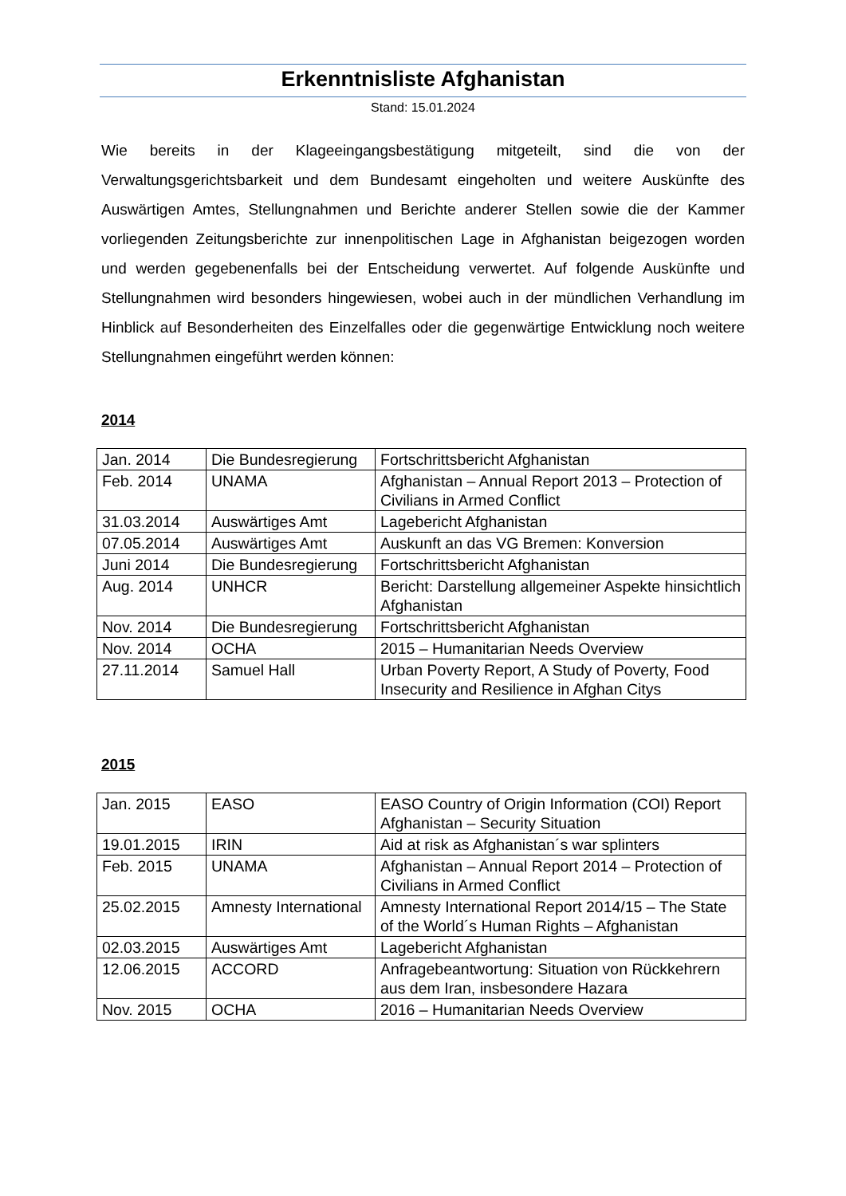Erkenntnisliste Afghanistan
Stand: 15.01.2024
Wie bereits in der Klageeingangsbestätigung mitgeteilt, sind die von der Verwaltungsgerichtsbarkeit und dem Bundesamt eingeholten und weitere Auskünfte des Auswärtigen Amtes, Stellungnahmen und Berichte anderer Stellen sowie die der Kammer vorliegenden Zeitungsberichte zur innenpolitischen Lage in Afghanistan beigezogen worden und werden gegebenenfalls bei der Entscheidung verwertet. Auf folgende Auskünfte und Stellungnahmen wird besonders hingewiesen, wobei auch in der mündlichen Verhandlung im Hinblick auf Besonderheiten des Einzelfalles oder die gegenwärtige Entwicklung noch weitere Stellungnahmen eingeführt werden können:
2014
| Jan. 2014 | Die Bundesregierung | Fortschrittsbericht Afghanistan |
| Feb. 2014 | UNAMA | Afghanistan – Annual Report 2013 – Protection of Civilians in Armed Conflict |
| 31.03.2014 | Auswärtiges Amt | Lagebericht Afghanistan |
| 07.05.2014 | Auswärtiges Amt | Auskunft an das VG Bremen: Konversion |
| Juni 2014 | Die Bundesregierung | Fortschrittsbericht Afghanistan |
| Aug. 2014 | UNHCR | Bericht: Darstellung allgemeiner Aspekte hinsichtlich Afghanistan |
| Nov. 2014 | Die Bundesregierung | Fortschrittsbericht Afghanistan |
| Nov. 2014 | OCHA | 2015 – Humanitarian Needs Overview |
| 27.11.2014 | Samuel Hall | Urban Poverty Report, A Study of Poverty, Food Insecurity and Resilience in Afghan Citys |
2015
| Jan. 2015 | EASO | EASO Country of Origin Information (COI) Report Afghanistan – Security Situation |
| 19.01.2015 | IRIN | Aid at risk as Afghanistan´s war splinters |
| Feb. 2015 | UNAMA | Afghanistan – Annual Report 2014 – Protection of Civilians in Armed Conflict |
| 25.02.2015 | Amnesty International | Amnesty International Report 2014/15 – The State of the World´s Human Rights – Afghanistan |
| 02.03.2015 | Auswärtiges Amt | Lagebericht Afghanistan |
| 12.06.2015 | ACCORD | Anfragebeantwortung: Situation von Rückkehrern aus dem Iran, insbesondere Hazara |
| Nov. 2015 | OCHA | 2016 – Humanitarian Needs Overview |